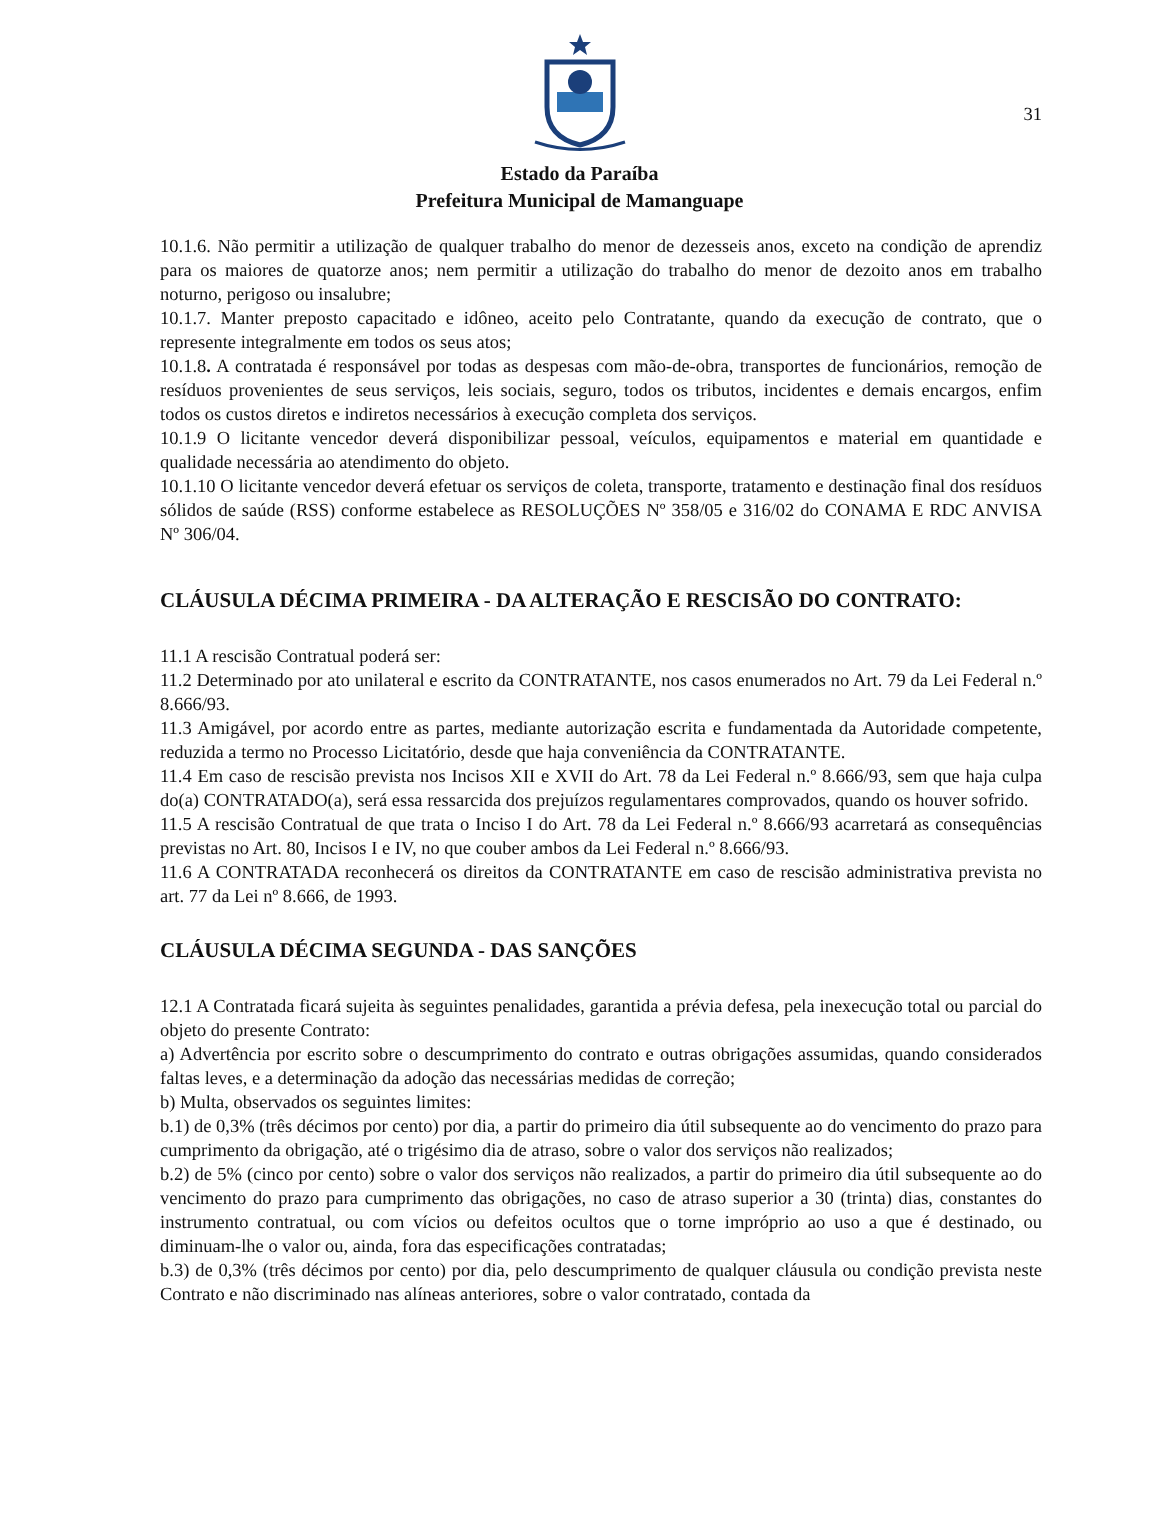31
Estado da Paraíba
Prefeitura Municipal de Mamanguape
10.1.6. Não permitir a utilização de qualquer trabalho do menor de dezesseis anos, exceto na condição de aprendiz para os maiores de quatorze anos; nem permitir a utilização do trabalho do menor de dezoito anos em trabalho noturno, perigoso ou insalubre;
10.1.7. Manter preposto capacitado e idôneo, aceito pelo Contratante, quando da execução de contrato, que o represente integralmente em todos os seus atos;
10.1.8. A contratada é responsável por todas as despesas com mão-de-obra, transportes de funcionários, remoção de resíduos provenientes de seus serviços, leis sociais, seguro, todos os tributos, incidentes e demais encargos, enfim todos os custos diretos e indiretos necessários à execução completa dos serviços.
10.1.9 O licitante vencedor deverá disponibilizar pessoal, veículos, equipamentos e material em quantidade e qualidade necessária ao atendimento do objeto.
10.1.10 O licitante vencedor deverá efetuar os serviços de coleta, transporte, tratamento e destinação final dos resíduos sólidos de saúde (RSS) conforme estabelece as RESOLUÇÕES Nº 358/05 e 316/02 do CONAMA E RDC ANVISA Nº 306/04.
CLÁUSULA DÉCIMA PRIMEIRA - DA ALTERAÇÃO E RESCISÃO DO CONTRATO:
11.1 A rescisão Contratual poderá ser:
11.2 Determinado por ato unilateral e escrito da CONTRATANTE, nos casos enumerados no Art. 79 da Lei Federal n.º 8.666/93.
11.3 Amigável, por acordo entre as partes, mediante autorização escrita e fundamentada da Autoridade competente, reduzida a termo no Processo Licitatório, desde que haja conveniência da CONTRATANTE.
11.4 Em caso de rescisão prevista nos Incisos XII e XVII do Art. 78 da Lei Federal n.º 8.666/93, sem que haja culpa do(a) CONTRATADO(a), será essa ressarcida dos prejuízos regulamentares comprovados, quando os houver sofrido.
11.5 A rescisão Contratual de que trata o Inciso I do Art. 78 da Lei Federal n.º 8.666/93 acarretará as consequências previstas no Art. 80, Incisos I e IV, no que couber ambos da Lei Federal n.º 8.666/93.
11.6 A CONTRATADA reconhecerá os direitos da CONTRATANTE em caso de rescisão administrativa prevista no art. 77 da Lei nº 8.666, de 1993.
CLÁUSULA DÉCIMA SEGUNDA - DAS SANÇÕES
12.1 A Contratada ficará sujeita às seguintes penalidades, garantida a prévia defesa, pela inexecução total ou parcial do objeto do presente Contrato:
a) Advertência por escrito sobre o descumprimento do contrato e outras obrigações assumidas, quando considerados faltas leves, e a determinação da adoção das necessárias medidas de correção;
b) Multa, observados os seguintes limites:
b.1) de 0,3% (três décimos por cento) por dia, a partir do primeiro dia útil subsequente ao do vencimento do prazo para cumprimento da obrigação, até o trigésimo dia de atraso, sobre o valor dos serviços não realizados;
b.2) de 5% (cinco por cento) sobre o valor dos serviços não realizados, a partir do primeiro dia útil subsequente ao do vencimento do prazo para cumprimento das obrigações, no caso de atraso superior a 30 (trinta) dias, constantes do instrumento contratual, ou com vícios ou defeitos ocultos que o torne impróprio ao uso a que é destinado, ou diminuam-lhe o valor ou, ainda, fora das especificações contratadas;
b.3) de 0,3% (três décimos por cento) por dia, pelo descumprimento de qualquer cláusula ou condição prevista neste Contrato e não discriminado nas alíneas anteriores, sobre o valor contratado, contada da